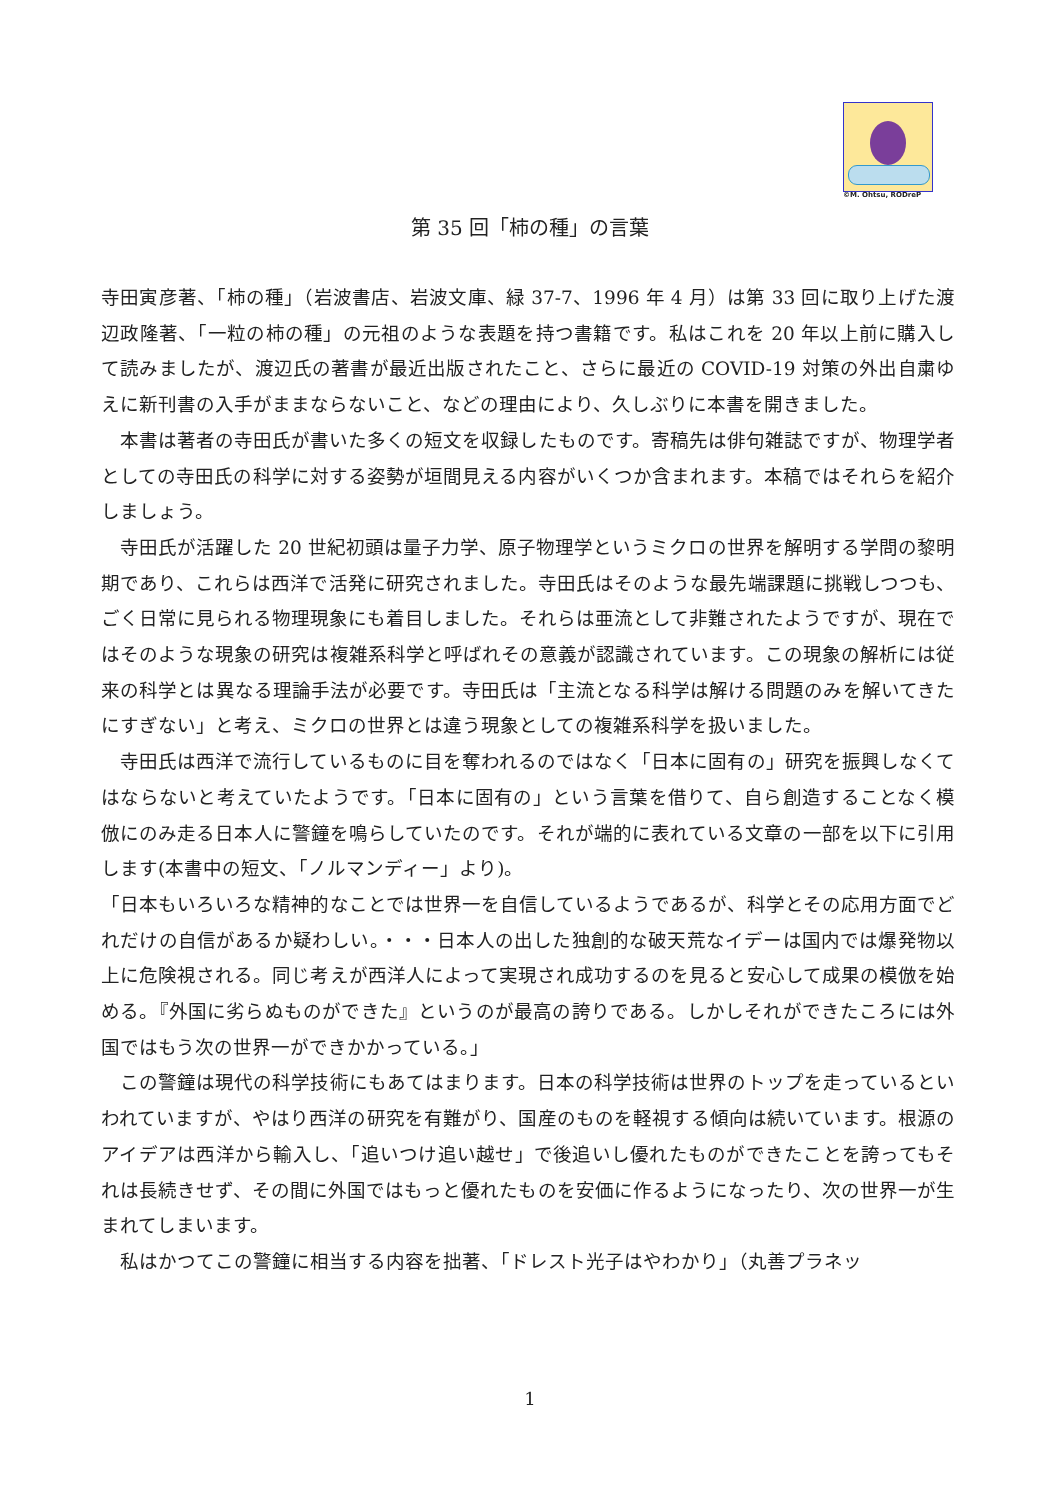©M. Ohtsu, RODreP
第 35 回「柿の種」の言葉
寺田寅彦著、「柿の種」（岩波書店、岩波文庫、緑 37-7、1996 年 4 月）は第 33 回に取り上げた渡辺政隆著、「一粒の柿の種」の元祖のような表題を持つ書籍です。私はこれを 20 年以上前に購入して読みましたが、渡辺氏の著書が最近出版されたこと、さらに最近の COVID-19 対策の外出自粛ゆえに新刊書の入手がままならないこと、などの理由により、久しぶりに本書を開きました。
　本書は著者の寺田氏が書いた多くの短文を収録したものです。寄稿先は俳句雑誌ですが、物理学者としての寺田氏の科学に対する姿勢が垣間見える内容がいくつか含まれます。本稿ではそれらを紹介しましょう。
　寺田氏が活躍した 20 世紀初頭は量子力学、原子物理学というミクロの世界を解明する学問の黎明期であり、これらは西洋で活発に研究されました。寺田氏はそのような最先端課題に挑戦しつつも、ごく日常に見られる物理現象にも着目しました。それらは亜流として非難されたようですが、現在ではそのような現象の研究は複雑系科学と呼ばれその意義が認識されています。この現象の解析には従来の科学とは異なる理論手法が必要です。寺田氏は「主流となる科学は解ける問題のみを解いてきたにすぎない」と考え、ミクロの世界とは違う現象としての複雑系科学を扱いました。
　寺田氏は西洋で流行しているものに目を奪われるのではなく「日本に固有の」研究を振興しなくてはならないと考えていたようです。「日本に固有の」という言葉を借りて、自ら創造することなく模倣にのみ走る日本人に警鐘を鳴らしていたのです。それが端的に表れている文章の一部を以下に引用します(本書中の短文、「ノルマンディー」より)。
「日本もいろいろな精神的なことでは世界一を自信しているようであるが、科学とその応用方面でどれだけの自信があるか疑わしい。・・・日本人の出した独創的な破天荒なイデーは国内では爆発物以上に危険視される。同じ考えが西洋人によって実現され成功するのを見ると安心して成果の模倣を始める。『外国に劣らぬものができた』というのが最高の誇りである。しかしそれができたころには外国ではもう次の世界一ができかかっている。」
　この警鐘は現代の科学技術にもあてはまります。日本の科学技術は世界のトップを走っているといわれていますが、やはり西洋の研究を有難がり、国産のものを軽視する傾向は続いています。根源のアイデアは西洋から輸入し、「追いつけ追い越せ」で後追いし優れたものができたことを誇ってもそれは長続きせず、その間に外国ではもっと優れたものを安価に作るようになったり、次の世界一が生まれてしまいます。
　私はかつてこの警鐘に相当する内容を拙著、「ドレスト光子はやわかり」（丸善プラネッ
1